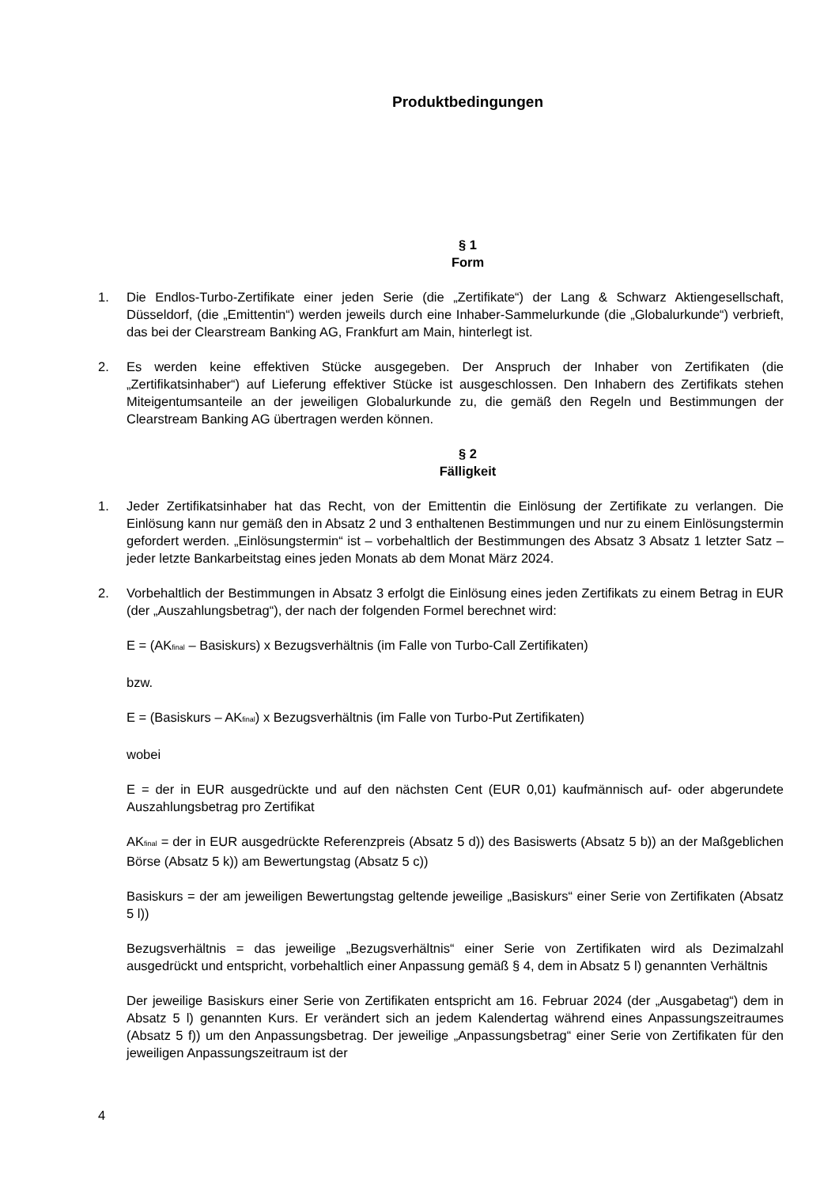Produktbedingungen
§ 1
Form
1. Die Endlos-Turbo-Zertifikate einer jeden Serie (die „Zertifikate“) der Lang & Schwarz Aktiengesellschaft, Düsseldorf, (die „Emittentin“) werden jeweils durch eine Inhaber-Sammelurkunde (die „Globalurkunde“) verbrieft, das bei der Clearstream Banking AG, Frankfurt am Main, hinterlegt ist.
2. Es werden keine effektiven Stücke ausgegeben. Der Anspruch der Inhaber von Zertifikaten (die „Zertifikatsinhaber“) auf Lieferung effektiver Stücke ist ausgeschlossen. Den Inhabern des Zertifikats stehen Miteigentumsanteile an der jeweiligen Globalurkunde zu, die gemäß den Regeln und Bestimmungen der Clearstream Banking AG übertragen werden können.
§ 2
Fälligkeit
1. Jeder Zertifikatsinhaber hat das Recht, von der Emittentin die Einlösung der Zertifikate zu verlangen. Die Einlösung kann nur gemäß den in Absatz 2 und 3 enthaltenen Bestimmungen und nur zu einem Einlösungstermin gefordert werden. „Einlösungstermin“ ist – vorbehaltlich der Bestimmungen des Absatz 3 Absatz 1 letzter Satz – jeder letzte Bankarbeitstag eines jeden Monats ab dem Monat März 2024.
2. Vorbehaltlich der Bestimmungen in Absatz 3 erfolgt die Einlösung eines jeden Zertifikats zu einem Betrag in EUR (der „Auszahlungsbetrag“), der nach der folgenden Formel berechnet wird:
E = (AK<sub>final</sub> – Basiskurs) x Bezugsverhältnis (im Falle von Turbo-Call Zertifikaten)
bzw.
E = (Basiskurs – AK<sub>final</sub>) x Bezugsverhältnis (im Falle von Turbo-Put Zertifikaten)
wobei
E = der in EUR ausgedrückte und auf den nächsten Cent (EUR 0,01) kaufmännisch auf- oder abgerundete Auszahlungsbetrag pro Zertifikat
AK<sub>final</sub> = der in EUR ausgedrückte Referenzpreis (Absatz 5 d)) des Basiswerts (Absatz 5 b)) an der Maßgeblichen Börse (Absatz 5 k)) am Bewertungstag (Absatz 5 c))
Basiskurs = der am jeweiligen Bewertungstag geltende jeweilige „Basiskurs“ einer Serie von Zertifikaten (Absatz 5 l))
Bezugsverhältnis = das jeweilige „Bezugsverhältnis“ einer Serie von Zertifikaten wird als Dezimalzahl ausgedrückt und entspricht, vorbehaltlich einer Anpassung gemäß § 4, dem in Absatz 5 l) genannten Verhältnis
Der jeweilige Basiskurs einer Serie von Zertifikaten entspricht am 16. Februar 2024 (der „Ausgabetag“) dem in Absatz 5 l) genannten Kurs. Er verändert sich an jedem Kalendertag während eines Anpassungszeitraumes (Absatz 5 f)) um den Anpassungsbetrag. Der jeweilige „Anpassungsbetrag“ einer Serie von Zertifikaten für den jeweiligen Anpassungszeitraum ist der
4